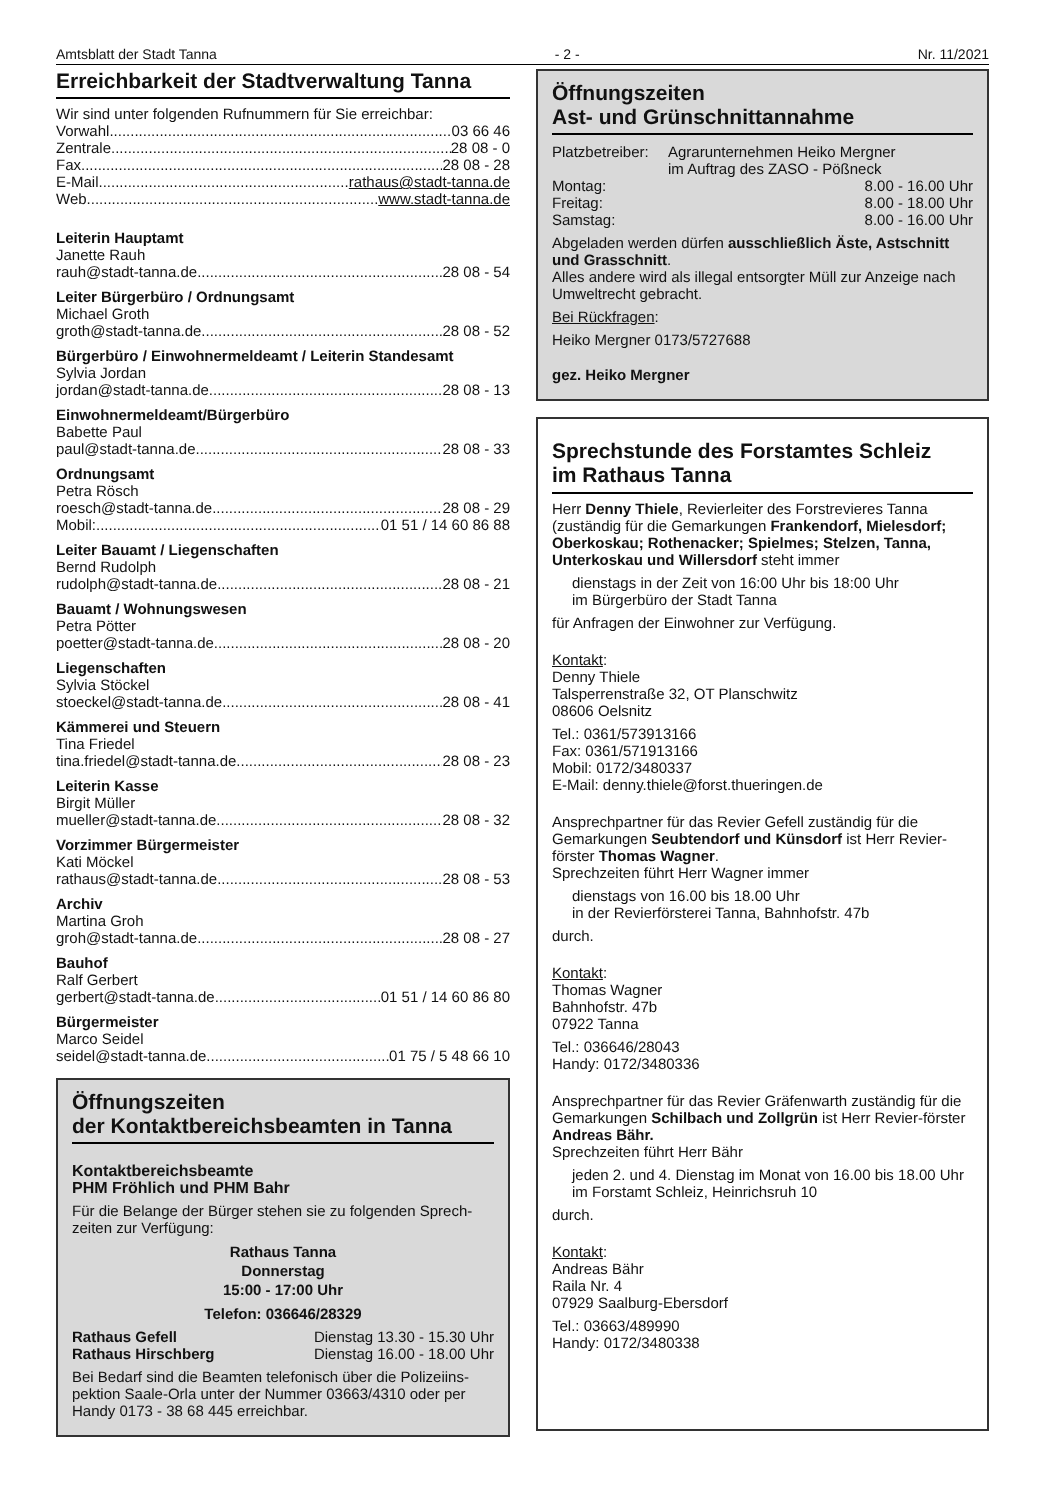Amtsblatt der Stadt Tanna - 2 - Nr. 11/2021
Erreichbarkeit der Stadtverwaltung Tanna
Wir sind unter folgenden Rufnummern für Sie erreichbar:
Vorwahl 03 66 46
Zentrale 28 08 - 0
Fax 28 08 - 28
E-Mail rathaus@stadt-tanna.de
Web www.stadt-tanna.de
Leiterin Hauptamt
Janette Rauh
rauh@stadt-tanna.de 28 08 - 54
Leiter Bürgerbüro / Ordnungsamt
Michael Groth
groth@stadt-tanna.de 28 08 - 52
Bürgerbüro / Einwohnermeldeamt / Leiterin Standesamt
Sylvia Jordan
jordan@stadt-tanna.de 28 08 - 13
Einwohnermeldeamt/Bürgerbüro
Babette Paul
paul@stadt-tanna.de 28 08 - 33
Ordnungsamt
Petra Rösch
roesch@stadt-tanna.de 28 08 - 29
Mobil: 01 51 / 14 60 86 88
Leiter Bauamt / Liegenschaften
Bernd Rudolph
rudolph@stadt-tanna.de 28 08 - 21
Bauamt / Wohnungswesen
Petra Pötter
poetter@stadt-tanna.de 28 08 - 20
Liegenschaften
Sylvia Stöckel
stoeckel@stadt-tanna.de 28 08 - 41
Kämmerei und Steuern
Tina Friedel
tina.friedel@stadt-tanna.de 28 08 - 23
Leiterin Kasse
Birgit Müller
mueller@stadt-tanna.de 28 08 - 32
Vorzimmer Bürgermeister
Kati Möckel
rathaus@stadt-tanna.de 28 08 - 53
Archiv
Martina Groh
groh@stadt-tanna.de 28 08 - 27
Bauhof
Ralf Gerbert
gerbert@stadt-tanna.de 01 51 / 14 60 86 80
Bürgermeister
Marco Seidel
seidel@stadt-tanna.de 01 75 / 5 48 66 10
Öffnungszeiten
der Kontaktbereichsbeamten in Tanna
Kontaktbereichsbeamte
PHM Fröhlich und PHM Bahr
Für die Belange der Bürger stehen sie zu folgenden Sprech-zeiten zur Verfügung:
Rathaus Tanna
Donnerstag
15:00 - 17:00 Uhr
Telefon: 036646/28329
Rathaus Gefell Dienstag 13.30 - 15.30 Uhr
Rathaus Hirschberg Dienstag 16.00 - 18.00 Uhr
Bei Bedarf sind die Beamten telefonisch über die Polizeiins-pektion Saale-Orla unter der Nummer 03663/4310 oder per Handy 0173 - 38 68 445 erreichbar.
Öffnungszeiten
Ast- und Grünschnittannahme
Platzbetreiber: Agrarunternehmen Heiko Mergner
im Auftrag des ZASO - Pößneck
Montag: 8.00 - 16.00 Uhr
Freitag: 8.00 - 18.00 Uhr
Samstag: 8.00 - 16.00 Uhr
Abgeladen werden dürfen ausschließlich Äste, Astschnitt und Grasschnitt.
Alles andere wird als illegal entsorgter Müll zur Anzeige nach Umweltrecht gebracht.
Bei Rückfragen:
Heiko Mergner 0173/5727688
gez. Heiko Mergner
Sprechstunde des Forstamtes Schleiz
im Rathaus Tanna
Herr Denny Thiele, Revierleiter des Forstrevieres Tanna (zuständig für die Gemarkungen Frankendorf, Mielesdorf; Oberkoskau; Rothenacker; Spielmes; Stelzen, Tanna, Unterkoskau und Willersdorf steht immer
dienstags in der Zeit von 16:00 Uhr bis 18:00 Uhr
im Bürgerbüro der Stadt Tanna
für Anfragen der Einwohner zur Verfügung.
Kontakt:
Denny Thiele
Talsperrenstraße 32, OT Planschwitz
08606 Oelsnitz
Tel.: 0361/573913166
Fax: 0361/571913166
Mobil: 0172/3480337
E-Mail: denny.thiele@forst.thueringen.de
Ansprechpartner für das Revier Gefell zuständig für die Gemarkungen Seubtendorf und Künsdorf ist Herr Revier-förster Thomas Wagner.
Sprechzeiten führt Herr Wagner immer
dienstags von 16.00 bis 18.00 Uhr
in der Revierförsterei Tanna, Bahnhofstr. 47b
durch.
Kontakt:
Thomas Wagner
Bahnhofstr. 47b
07922 Tanna
Tel.: 036646/28043
Handy: 0172/3480336
Ansprechpartner für das Revier Gräfenwarth zuständig für die Gemarkungen Schilbach und Zollgrün ist Herr Revier-förster Andreas Bähr.
Sprechzeiten führt Herr Bähr
jeden 2. und 4. Dienstag im Monat von 16.00 bis 18.00 Uhr
im Forstamt Schleiz, Heinrichsruh 10
durch.
Kontakt:
Andreas Bähr
Raila Nr. 4
07929 Saalburg-Ebersdorf
Tel.: 03663/489990
Handy: 0172/3480338